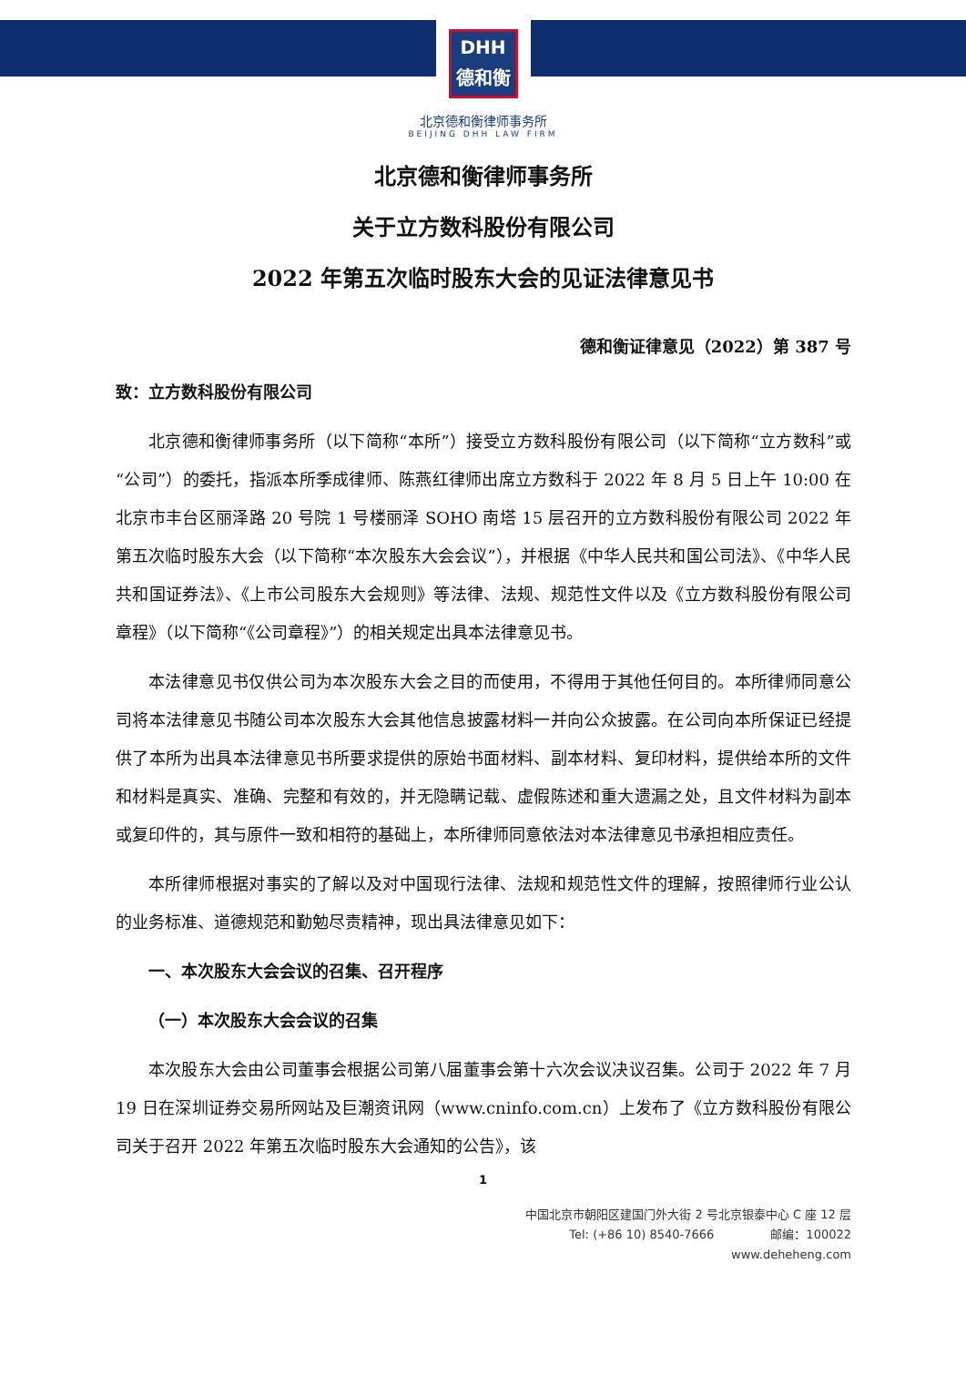DHH
德和衡
北京德和衡律师事务所
BEIJING DHH LAW FIRM
北京德和衡律师事务所
关于立方数科股份有限公司
2022 年第五次临时股东大会的见证法律意见书
德和衡证律意见（2022）第 387 号
致：立方数科股份有限公司
北京德和衡律师事务所（以下简称“本所”）接受立方数科股份有限公司（以下简称“立方数科”或“公司”）的委托，指派本所季成律师、陈燕红律师出席立方数科于 2022 年 8 月 5 日上午 10:00 在北京市丰台区丽泽路 20 号院 1 号楼丽泽 SOHO 南塔 15 层召开的立方数科股份有限公司 2022 年第五次临时股东大会（以下简称“本次股东大会会议”），并根据《中华人民共和国公司法》、《中华人民共和国证券法》、《上市公司股东大会规则》等法律、法规、规范性文件以及《立方数科股份有限公司章程》（以下简称“《公司章程》”）的相关规定出具本法律意见书。
本法律意见书仅供公司为本次股东大会之目的而使用，不得用于其他任何目的。本所律师同意公司将本法律意见书随公司本次股东大会其他信息披露材料一并向公众披露。在公司向本所保证已经提供了本所为出具本法律意见书所要求提供的原始书面材料、副本材料、复印材料，提供给本所的文件和材料是真实、准确、完整和有效的，并无隐瞒记载、虚假陈述和重大遗漏之处，且文件材料为副本或复印件的，其与原件一致和相符的基础上，本所律师同意依法对本法律意见书承担相应责任。
本所律师根据对事实的了解以及对中国现行法律、法规和规范性文件的理解，按照律师行业公认的业务标准、道德规范和勤勉尽责精神，现出具法律意见如下：
一、本次股东大会会议的召集、召开程序
（一）本次股东大会会议的召集
本次股东大会由公司董事会根据公司第八届董事会第十六次会议决议召集。公司于 2022 年 7 月 19 日在深圳证券交易所网站及巨潮资讯网（www.cninfo.com.cn）上发布了《立方数科股份有限公司关于召开 2022 年第五次临时股东大会通知的公告》，该
1
中国北京市朝阳区建国门外大街 2 号北京银泰中心 C 座 12 层
Tel: (+86 10) 8540-7666 邮编：100022
www.deheheng.com